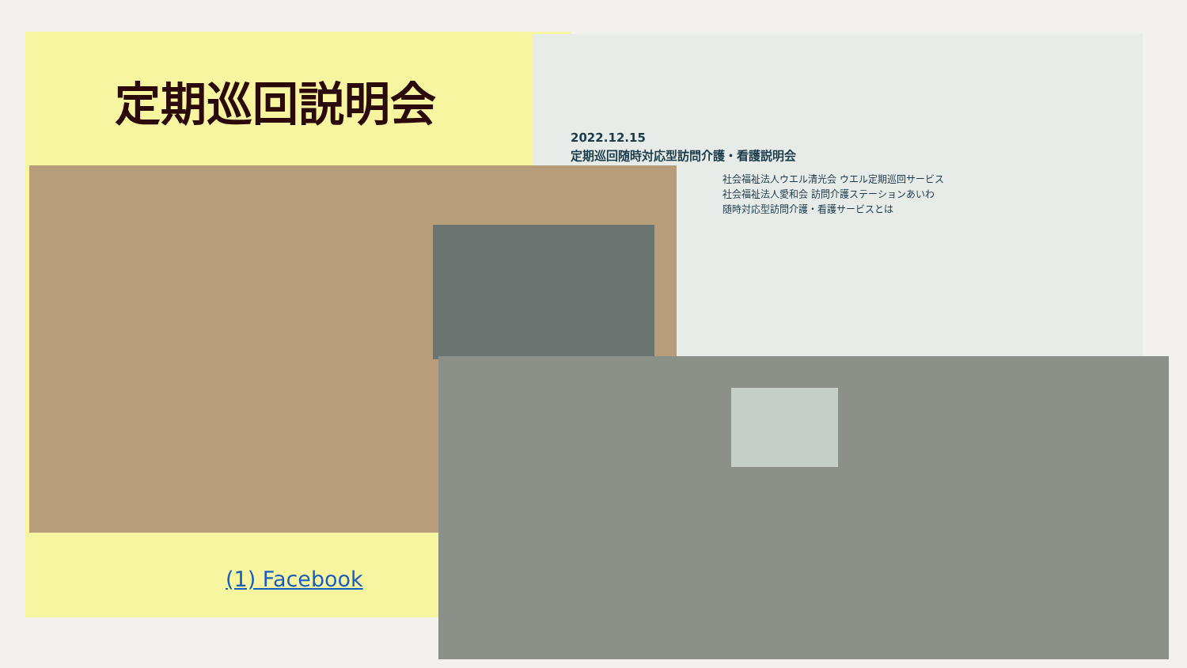定期巡回説明会
2022.12.15
定期巡回随時対応型訪問介護・看護説明会
社会福祉法人ウエル清光会 ウエル定期巡回サービス
社会福祉法人愛和会 訪問介護ステーションあいわ
随時対応型訪問介護・看護サービスとは
(1) Facebook